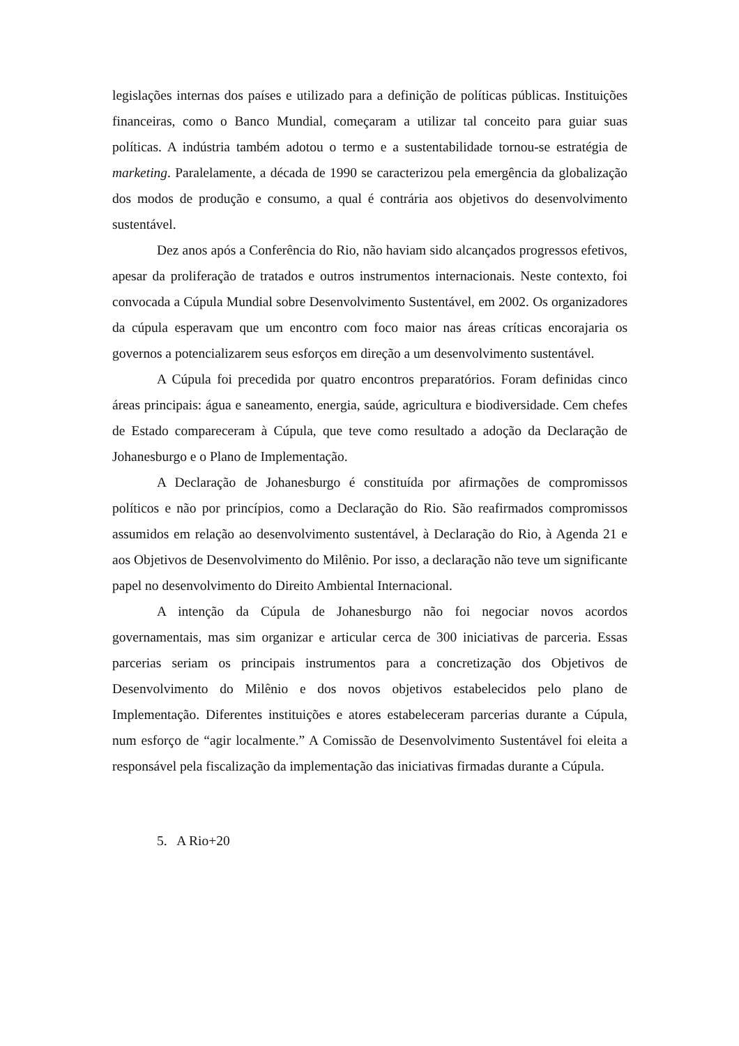legislações internas dos países e utilizado para a definição de políticas públicas. Instituições financeiras, como o Banco Mundial, começaram a utilizar tal conceito para guiar suas políticas. A indústria também adotou o termo e a sustentabilidade tornou-se estratégia de marketing. Paralelamente, a década de 1990 se caracterizou pela emergência da globalização dos modos de produção e consumo, a qual é contrária aos objetivos do desenvolvimento sustentável.
Dez anos após a Conferência do Rio, não haviam sido alcançados progressos efetivos, apesar da proliferação de tratados e outros instrumentos internacionais. Neste contexto, foi convocada a Cúpula Mundial sobre Desenvolvimento Sustentável, em 2002. Os organizadores da cúpula esperavam que um encontro com foco maior nas áreas críticas encorajaria os governos a potencializarem seus esforços em direção a um desenvolvimento sustentável.
A Cúpula foi precedida por quatro encontros preparatórios. Foram definidas cinco áreas principais: água e saneamento, energia, saúde, agricultura e biodiversidade. Cem chefes de Estado compareceram à Cúpula, que teve como resultado a adoção da Declaração de Johanesburgo e o Plano de Implementação.
A Declaração de Johanesburgo é constituída por afirmações de compromissos políticos e não por princípios, como a Declaração do Rio. São reafirmados compromissos assumidos em relação ao desenvolvimento sustentável, à Declaração do Rio, à Agenda 21 e aos Objetivos de Desenvolvimento do Milênio. Por isso, a declaração não teve um significante papel no desenvolvimento do Direito Ambiental Internacional.
A intenção da Cúpula de Johanesburgo não foi negociar novos acordos governamentais, mas sim organizar e articular cerca de 300 iniciativas de parceria. Essas parcerias seriam os principais instrumentos para a concretização dos Objetivos de Desenvolvimento do Milênio e dos novos objetivos estabelecidos pelo plano de Implementação. Diferentes instituições e atores estabeleceram parcerias durante a Cúpula, num esforço de “agir localmente.” A Comissão de Desenvolvimento Sustentável foi eleita a responsável pela fiscalização da implementação das iniciativas firmadas durante a Cúpula.
5. A Rio+20